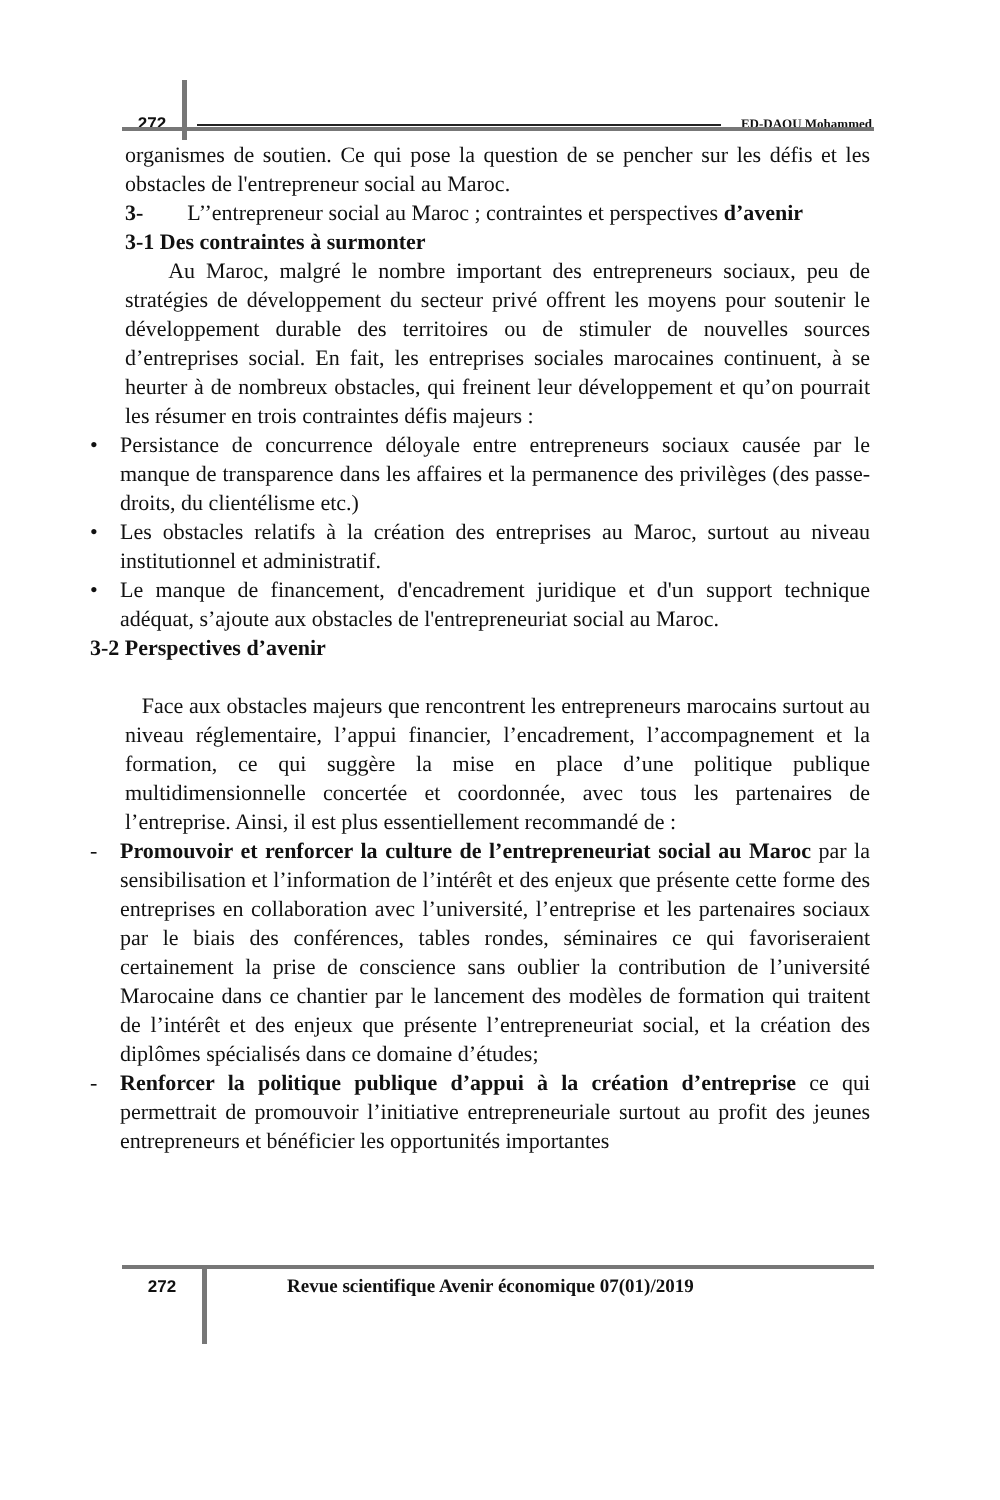272
ED-DAOU Mohammed
organismes de soutien. Ce qui pose la question de se pencher sur les défis et les obstacles de l'entrepreneur social au Maroc.
3- L’’entrepreneur social au Maroc ; contraintes et perspectives d’avenir
3-1 Des contraintes à surmonter
Au Maroc, malgré le nombre important des entrepreneurs sociaux, peu de stratégies de développement du secteur privé offrent les moyens pour soutenir le développement durable des territoires ou de stimuler de nouvelles sources d’entreprises social. En fait, les entreprises sociales marocaines continuent, à se heurter à de nombreux obstacles, qui freinent leur développement et qu’on pourrait les résumer en trois contraintes défis majeurs :
• Persistance de concurrence déloyale entre entrepreneurs sociaux causée par le manque de transparence dans les affaires et la permanence des privilèges (des passe-droits, du clientélisme etc.)
• Les obstacles relatifs à la création des entreprises au Maroc, surtout au niveau institutionnel et administratif.
• Le manque de financement, d'encadrement juridique et d'un support technique adéquat, s’ajoute aux obstacles de l'entrepreneuriat social au Maroc.
3-2 Perspectives d’avenir
Face aux obstacles majeurs que rencontrent les entrepreneurs marocains surtout au niveau réglementaire, l’appui financier, l’encadrement, l’accompagnement et la formation, ce qui suggère la mise en place d’une politique publique multidimensionnelle concertée et coordonnée, avec tous les partenaires de l’entreprise. Ainsi, il est plus essentiellement recommandé de :
- Promouvoir et renforcer la culture de l’entrepreneuriat social au Maroc par la sensibilisation et l’information de l’intérêt et des enjeux que présente cette forme des entreprises en collaboration avec l’université, l’entreprise et les partenaires sociaux par le biais des conférences, tables rondes, séminaires ce qui favoriseraient certainement la prise de conscience sans oublier la contribution de l’université Marocaine dans ce chantier par le lancement des modèles de formation qui traitent de l’intérêt et des enjeux que présente l’entrepreneuriat social, et la création des diplômes spécialisés dans ce domaine d’études;
- Renforcer la politique publique d’appui à la création d’entreprise ce qui permettrait de promouvoir l’initiative entrepreneuriale surtout au profit des jeunes entrepreneurs et bénéficier les opportunités importantes
272 Revue scientifique Avenir économique 07(01)/2019